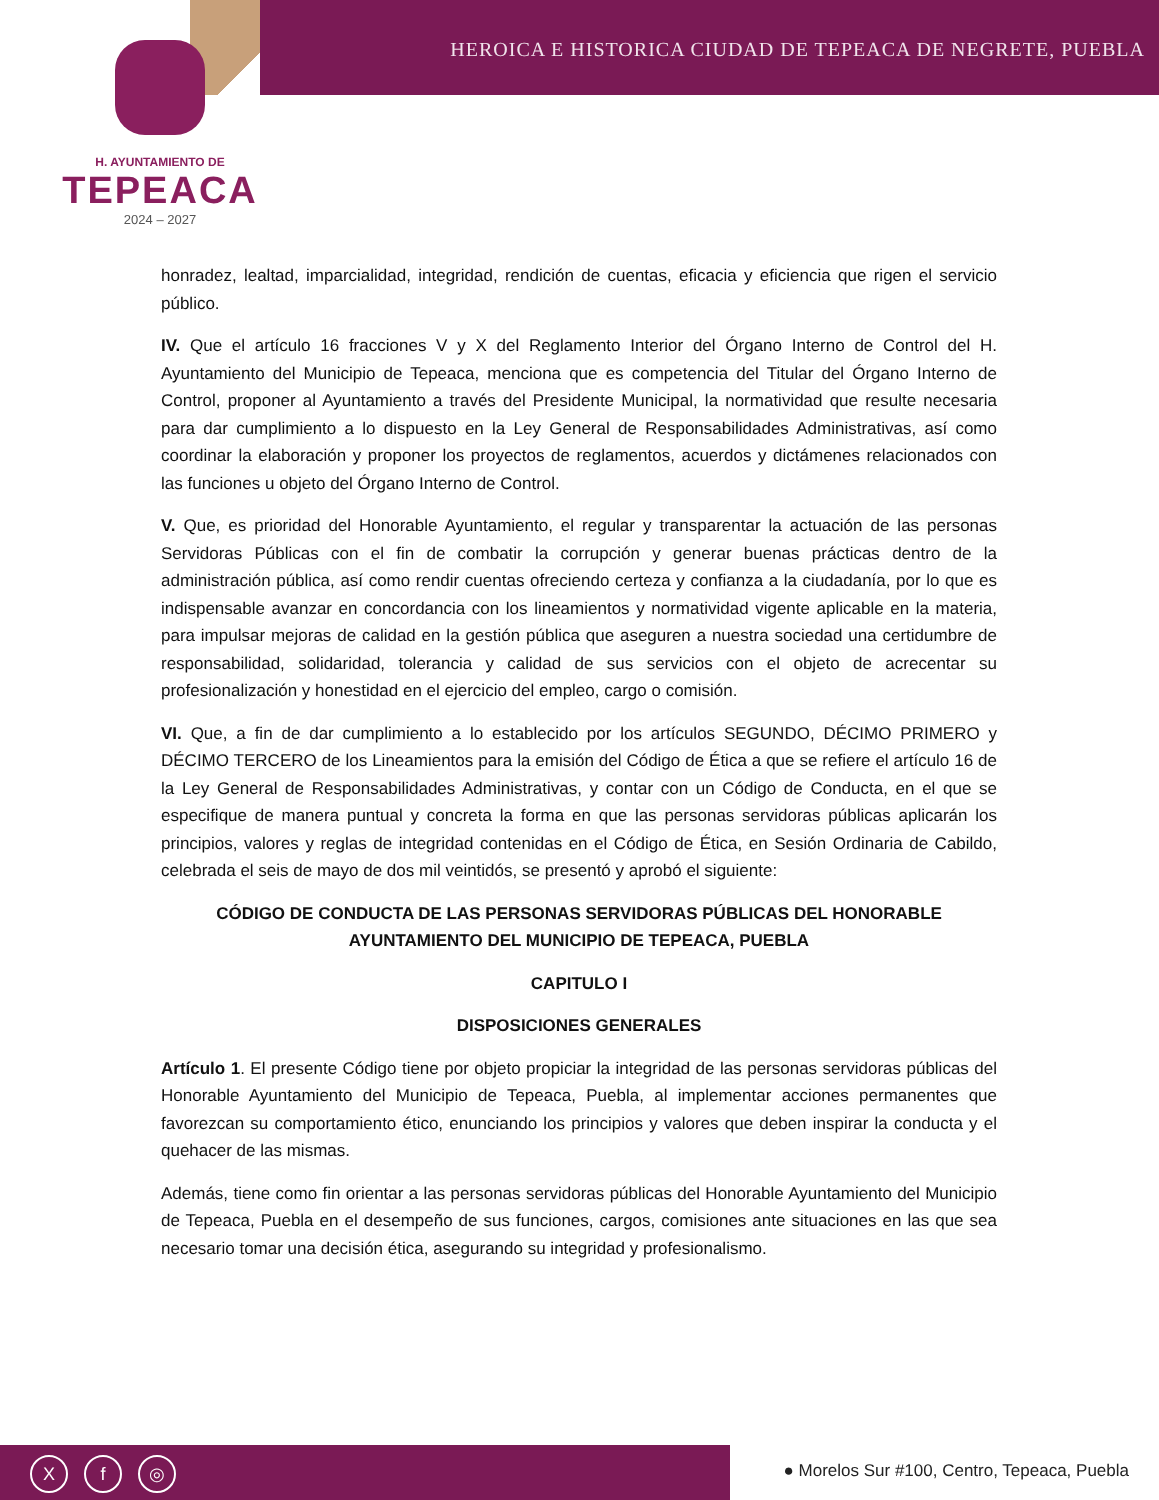HEROICA E HISTORICA CIUDAD DE TEPEACA DE NEGRETE, PUEBLA
H. AYUNTAMIENTO DE
TEPEACA
2024 – 2027
honradez, lealtad, imparcialidad, integridad, rendición de cuentas, eficacia y eficiencia que rigen el servicio público.
IV. Que el artículo 16 fracciones V y X del Reglamento Interior del Órgano Interno de Control del H. Ayuntamiento del Municipio de Tepeaca, menciona que es competencia del Titular del Órgano Interno de Control, proponer al Ayuntamiento a través del Presidente Municipal, la normatividad que resulte necesaria para dar cumplimiento a lo dispuesto en la Ley General de Responsabilidades Administrativas, así como coordinar la elaboración y proponer los proyectos de reglamentos, acuerdos y dictámenes relacionados con las funciones u objeto del Órgano Interno de Control.
V. Que, es prioridad del Honorable Ayuntamiento, el regular y transparentar la actuación de las personas Servidoras Públicas con el fin de combatir la corrupción y generar buenas prácticas dentro de la administración pública, así como rendir cuentas ofreciendo certeza y confianza a la ciudadanía, por lo que es indispensable avanzar en concordancia con los lineamientos y normatividad vigente aplicable en la materia, para impulsar mejoras de calidad en la gestión pública que aseguren a nuestra sociedad una certidumbre de responsabilidad, solidaridad, tolerancia y calidad de sus servicios con el objeto de acrecentar su profesionalización y honestidad en el ejercicio del empleo, cargo o comisión.
VI. Que, a fin de dar cumplimiento a lo establecido por los artículos SEGUNDO, DÉCIMO PRIMERO y DÉCIMO TERCERO de los Lineamientos para la emisión del Código de Ética a que se refiere el artículo 16 de la Ley General de Responsabilidades Administrativas, y contar con un Código de Conducta, en el que se especifique de manera puntual y concreta la forma en que las personas servidoras públicas aplicarán los principios, valores y reglas de integridad contenidas en el Código de Ética, en Sesión Ordinaria de Cabildo, celebrada el seis de mayo de dos mil veintidós, se presentó y aprobó el siguiente:
CÓDIGO DE CONDUCTA DE LAS PERSONAS SERVIDORAS PÚBLICAS DEL HONORABLE AYUNTAMIENTO DEL MUNICIPIO DE TEPEACA, PUEBLA
CAPITULO I
DISPOSICIONES GENERALES
Artículo 1. El presente Código tiene por objeto propiciar la integridad de las personas servidoras públicas del Honorable Ayuntamiento del Municipio de Tepeaca, Puebla, al implementar acciones permanentes que favorezcan su comportamiento ético, enunciando los principios y valores que deben inspirar la conducta y el quehacer de las mismas.
Además, tiene como fin orientar a las personas servidoras públicas del Honorable Ayuntamiento del Municipio de Tepeaca, Puebla en el desempeño de sus funciones, cargos, comisiones ante situaciones en las que sea necesario tomar una decisión ética, asegurando su integridad y profesionalismo.
Xf ◎
● Morelos Sur #100, Centro, Tepeaca, Puebla